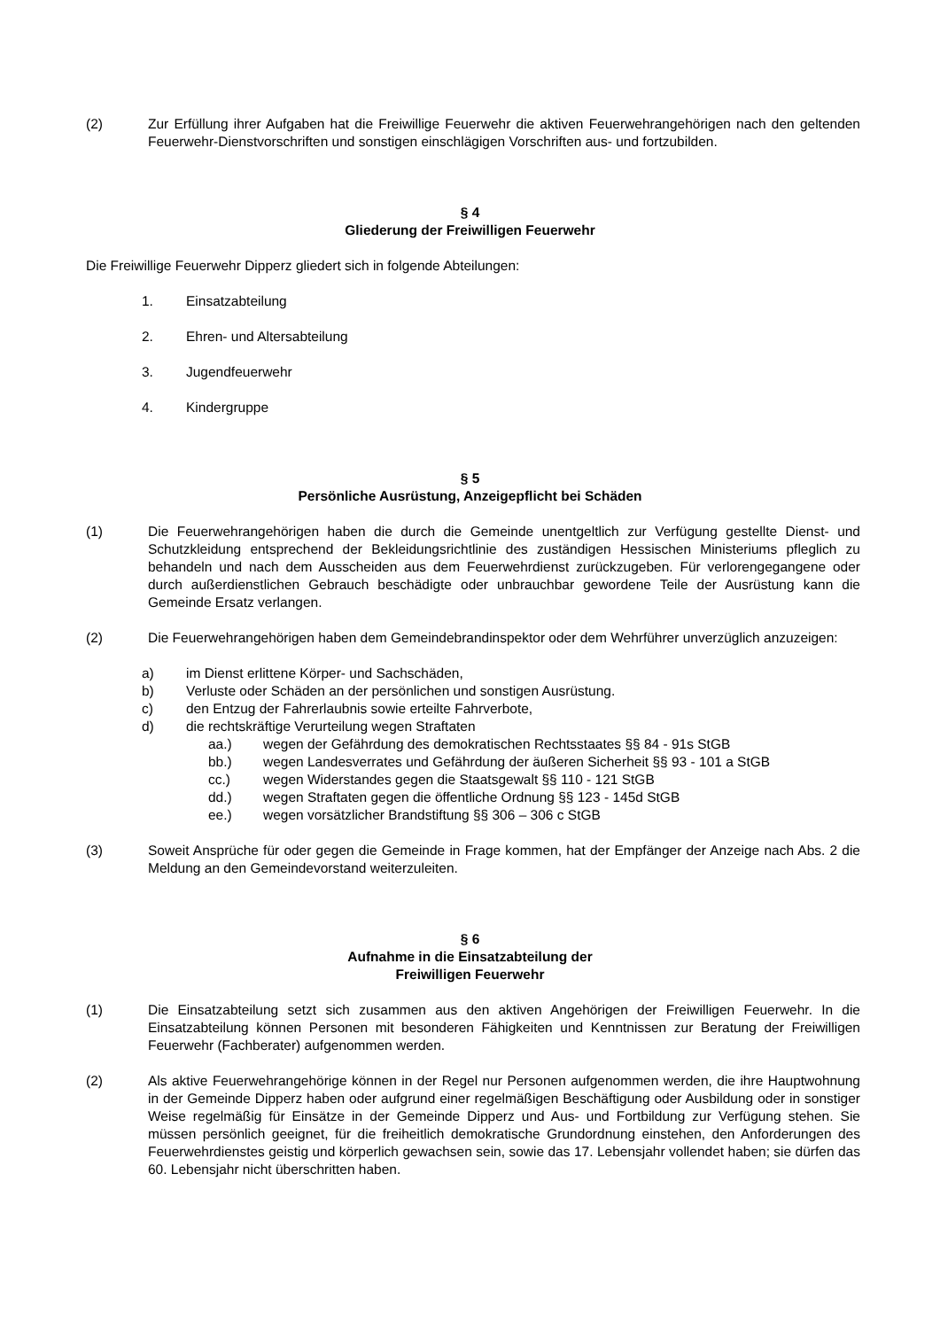(2) Zur Erfüllung ihrer Aufgaben hat die Freiwillige Feuerwehr die aktiven Feuerwehrangehörigen nach den geltenden Feuerwehr-Dienstvorschriften und sonstigen einschlägigen Vorschriften aus- und fortzubilden.
§ 4
Gliederung der Freiwilligen Feuerwehr
Die Freiwillige Feuerwehr Dipperz gliedert sich in folgende Abteilungen:
1. Einsatzabteilung
2. Ehren- und Altersabteilung
3. Jugendfeuerwehr
4. Kindergruppe
§ 5
Persönliche Ausrüstung, Anzeigepflicht bei Schäden
(1) Die Feuerwehrangehörigen haben die durch die Gemeinde unentgeltlich zur Verfügung gestellte Dienst- und Schutzkleidung entsprechend der Bekleidungsrichtlinie des zuständigen Hessischen Ministeriums pfleglich zu behandeln und nach dem Ausscheiden aus dem Feuerwehrdienst zurückzugeben. Für verlorengegangene oder durch außerdienstlichen Gebrauch beschädigte oder unbrauchbar gewordene Teile der Ausrüstung kann die Gemeinde Ersatz verlangen.
(2) Die Feuerwehrangehörigen haben dem Gemeindebrandinspektor oder dem Wehrführer unverzüglich anzuzeigen:
a) im Dienst erlittene Körper- und Sachschäden,
b) Verluste oder Schäden an der persönlichen und sonstigen Ausrüstung.
c) den Entzug der Fahrerlaubnis sowie erteilte Fahrverbote,
d) die rechtskräftige Verurteilung wegen Straftaten
aa.) wegen der Gefährdung des demokratischen Rechtsstaates §§ 84 - 91s StGB
bb.) wegen Landesverrates und Gefährdung der äußeren Sicherheit §§ 93 - 101 a StGB
cc.) wegen Widerstandes gegen die Staatsgewalt §§ 110 - 121 StGB
dd.) wegen Straftaten gegen die öffentliche Ordnung §§ 123 - 145d StGB
ee.) wegen vorsätzlicher Brandstiftung §§ 306 – 306 c StGB
(3) Soweit Ansprüche für oder gegen die Gemeinde in Frage kommen, hat der Empfänger der Anzeige nach Abs. 2 die Meldung an den Gemeindevorstand weiterzuleiten.
§ 6
Aufnahme in die Einsatzabteilung der
Freiwilligen Feuerwehr
(1) Die Einsatzabteilung setzt sich zusammen aus den aktiven Angehörigen der Freiwilligen Feuerwehr. In die Einsatzabteilung können Personen mit besonderen Fähigkeiten und Kenntnissen zur Beratung der Freiwilligen Feuerwehr (Fachberater) aufgenommen werden.
(2) Als aktive Feuerwehrangehörige können in der Regel nur Personen aufgenommen werden, die ihre Hauptwohnung in der Gemeinde Dipperz haben oder aufgrund einer regelmäßigen Beschäftigung oder Ausbildung oder in sonstiger Weise regelmäßig für Einsätze in der Gemeinde Dipperz und Aus- und Fortbildung zur Verfügung stehen. Sie müssen persönlich geeignet, für die freiheitlich demokratische Grundordnung einstehen, den Anforderungen des Feuerwehrdienstes geistig und körperlich gewachsen sein, sowie das 17. Lebensjahr vollendet haben; sie dürfen das 60. Lebensjahr nicht überschritten haben.